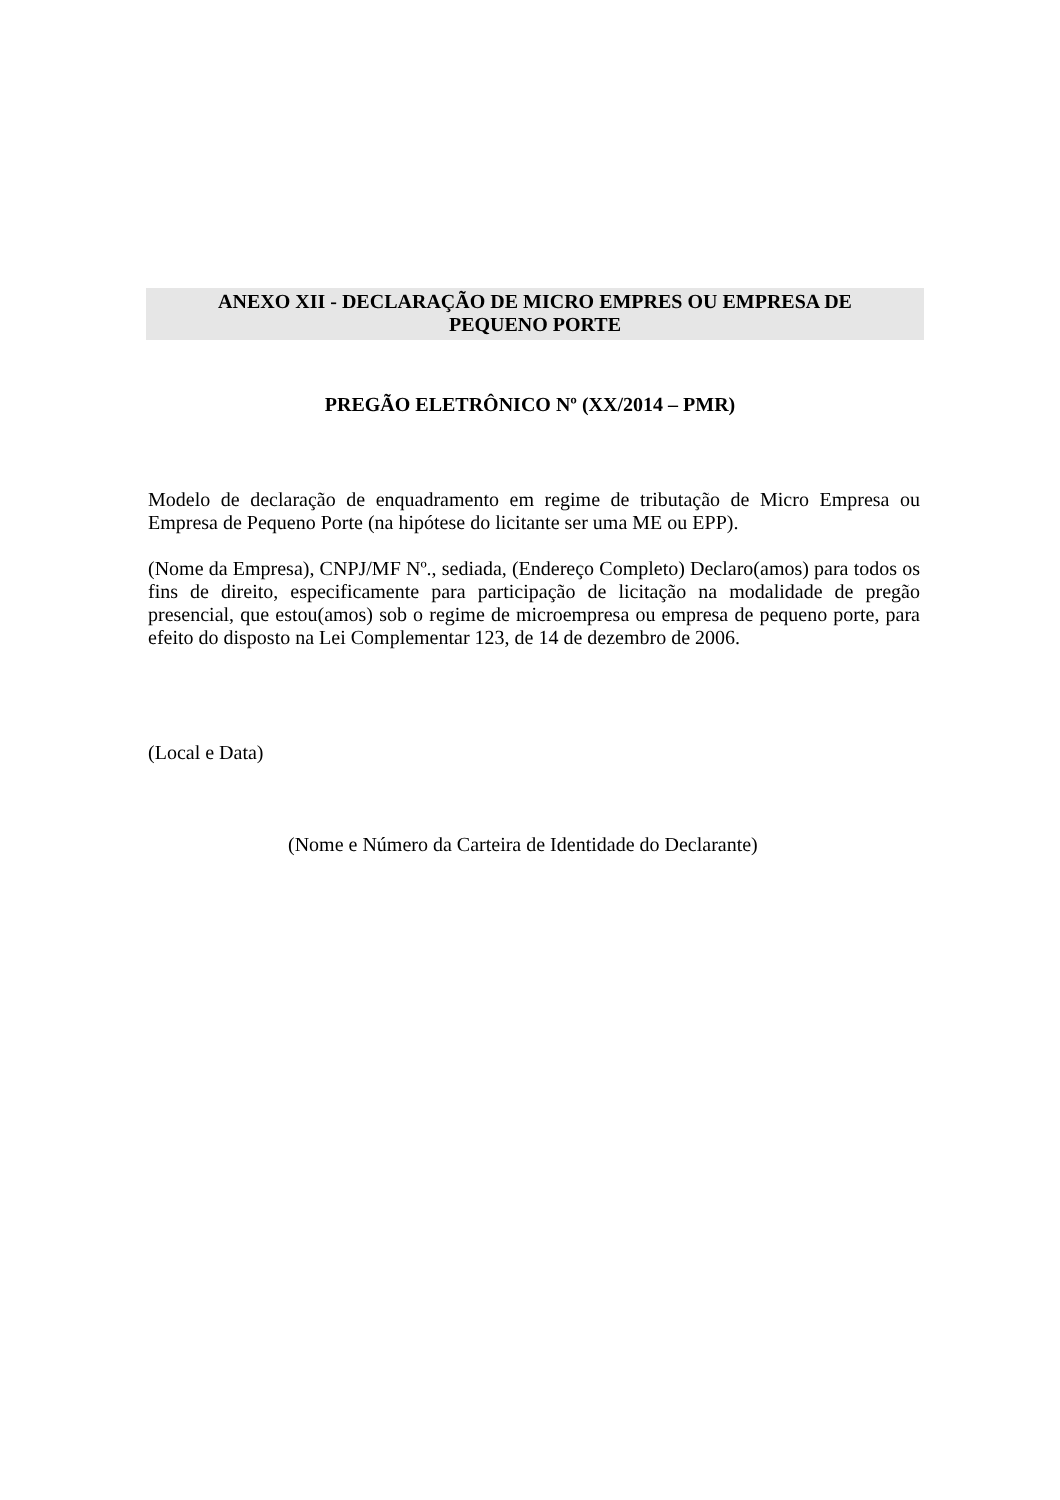ANEXO XII - DECLARAÇÃO DE MICRO EMPRES OU EMPRESA DE
PEQUENO PORTE
PREGÃO ELETRÔNICO Nº (XX/2014 – PMR)
Modelo de declaração de enquadramento em regime de tributação de Micro Empresa ou Empresa de Pequeno Porte (na hipótese do licitante ser uma ME ou EPP).
(Nome da Empresa), CNPJ/MF Nº., sediada, (Endereço Completo) Declaro(amos) para todos os fins de direito, especificamente para participação de licitação na modalidade de pregão presencial, que estou(amos) sob o regime de microempresa ou empresa de pequeno porte, para efeito do disposto na Lei Complementar 123, de 14 de dezembro de 2006.
(Local e Data)
(Nome e Número da Carteira de Identidade do Declarante)